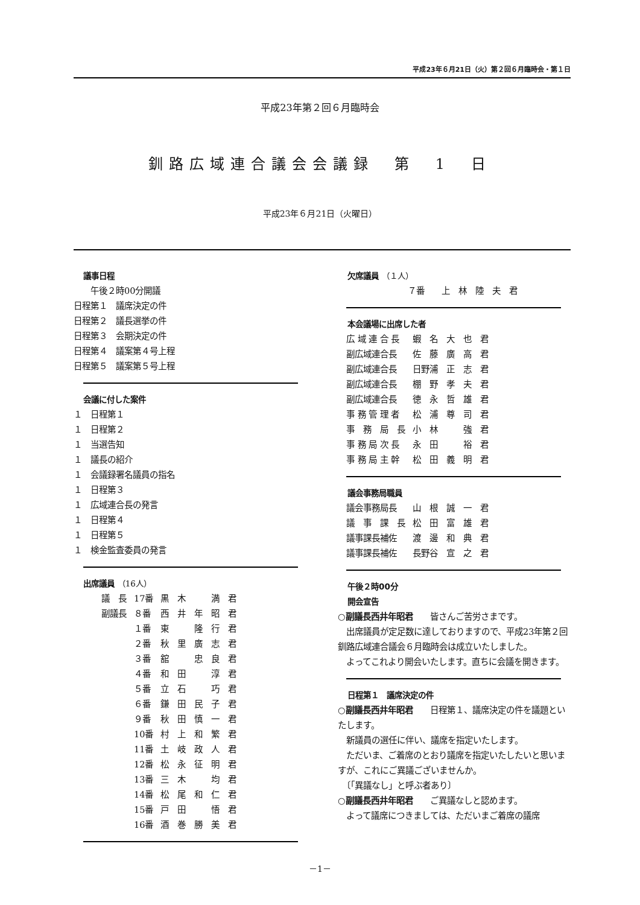平成23年６月21日（火）第２回６月臨時会・第１日
平成23年第２回６月臨時会
釧路広域連合議会会議録　第　1　日
平成23年６月21日（火曜日）
議事日程
　　午後２時00分開議
日程第１　議席決定の件
日程第２　議長選挙の件
日程第３　会期決定の件
日程第４　議案第４号上程
日程第５　議案第５号上程
会議に付した案件
１　日程第１
１　日程第２
１　当選告知
１　議長の紹介
１　会議録署名議員の指名
１　日程第３
１　広域連合長の発言
１　日程第４
１　日程第５
１　検金監査委員の発言
出席議員 （16人）
| 議 長 | 17番 | 黒 木 満 君 |
| 副議長 | ８番 | 西 井 年 昭 君 |
| | １番 | 東 隆 行 君 |
| | ２番 | 秋 里 廣 志 君 |
| | ３番 | 舘 忠 良 君 |
| | ４番 | 和 田 淳 君 |
| | ５番 | 立 石 巧 君 |
| | ６番 | 鎌 田 民 子 君 |
| | ９番 | 秋 田 慎 一 君 |
| | 10番 | 村 上 和 繁 君 |
| | 11番 | 土 岐 政 人 君 |
| | 12番 | 松 永 征 明 君 |
| | 13番 | 三 木 均 君 |
| | 14番 | 松 尾 和 仁 君 |
| | 15番 | 戸 田 悟 君 |
| | 16番 | 酒 巻 勝 美 君 |
欠席議員 （１人）
７番　　上　林　陸　夫　君
本会議場に出席した者
| 広 域 連 合 長 | 蝦 名 大 也 君 |
| 副広域連合長 | 佐 藤 廣 高 君 |
| 副広域連合長 | 日野浦 正 志 君 |
| 副広域連合長 | 棚 野 孝 夫 君 |
| 副広域連合長 | 徳 永 哲 雄 君 |
| 事 務 管 理 者 | 松 浦 尊 司 君 |
| 事 務 局 長 | 小 林 強 君 |
| 事 務 局 次 長 | 永 田 裕 君 |
| 事 務 局 主 幹 | 松 田 義 明 君 |
議会事務局職員
| 議会事務局長 | 山 根 誠 一 君 |
| 議 事 課 長 | 松 田 富 雄 君 |
| 議事課長補佐 | 渡 邊 和 典 君 |
| 議事課長補佐 | 長野谷 宣 之 君 |
午後２時00分
開会宣告
○副議長西井年昭君　　皆さんご苦労さまです。
　出席議員が定足数に達しておりますので、平成23年第２回釧路広域連合議会６月臨時会は成立いたしました。
　よってこれより開会いたします。直ちに会議を開きます。
日程第１　議席決定の件
○副議長西井年昭君　　日程第１、議席決定の件を議題といたします。
　新議員の選任に伴い、議席を指定いたします。
　ただいま、ご着席のとおり議席を指定いたしたいと思いますが、これにご異議ございませんか。
　〔「異議なし」と呼ぶ者あり〕
○副議長西井年昭君　　ご異議なしと認めます。
　よって議席につきましては、ただいまご着席の議席
－1－